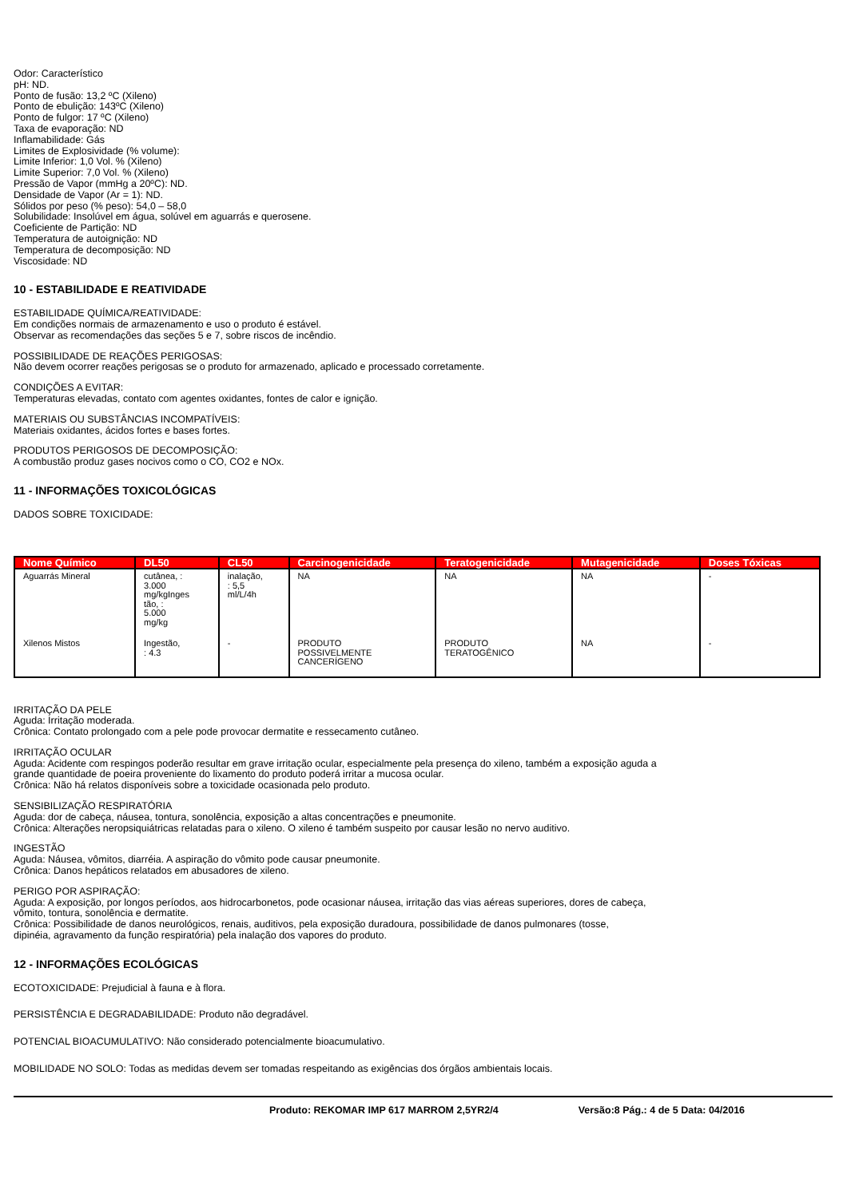Odor: Característico
pH: ND.
Ponto de fusão: 13,2 ºC (Xileno)
Ponto de ebulição: 143ºC (Xileno)
Ponto de fulgor: 17 ºC (Xileno)
Taxa de evaporação: ND
Inflamabilidade: Gás
Limites de Explosividade (% volume):
Limite Inferior: 1,0 Vol. % (Xileno)
Limite Superior: 7,0 Vol. % (Xileno)
Pressão de Vapor (mmHg a 20ºC): ND.
Densidade de Vapor (Ar = 1): ND.
Sólidos por peso (% peso): 54,0 – 58,0
Solubilidade: Insolúvel em água, solúvel em aguarrás e querosene.
Coeficiente de Partição: ND
Temperatura de autoignição: ND
Temperatura de decomposição: ND
Viscosidade: ND
10 - ESTABILIDADE E REATIVIDADE
ESTABILIDADE QUÍMICA/REATIVIDADE:
Em condições normais de armazenamento e uso o produto é estável.
Observar as recomendações das seções 5 e 7, sobre riscos de incêndio.
POSSIBILIDADE DE REAÇÕES PERIGOSAS:
Não devem ocorrer reações perigosas se o produto for armazenado, aplicado e processado corretamente.
CONDIÇÕES A EVITAR:
Temperaturas elevadas, contato com agentes oxidantes, fontes de calor e ignição.
MATERIAIS OU SUBSTÂNCIAS INCOMPATÍVEIS:
Materiais oxidantes, ácidos fortes e bases fortes.
PRODUTOS PERIGOSOS DE DECOMPOSIÇÃO:
A combustão produz gases nocivos como o CO, CO2 e NOx.
11 - INFORMAÇÕES TOXICOLÓGICAS
DADOS SOBRE TOXICIDADE:
| Nome Químico | DL50 | CL50 | Carcinogenicidade | Teratogenicidade | Mutagenicidade | Doses Tóxicas |
| --- | --- | --- | --- | --- | --- | --- |
| Aguarrás Mineral | cutânea, : 3.000 mg/kgInges tão, : 5.000 mg/kg | inalação, : 5,5 ml/L/4h | NA | NA | NA | - |
| Xilenos Mistos | Ingestão, : 4.3 | - | PRODUTO POSSIVELMENTE CANCERÍGENO | PRODUTO TERATOGÊNICO | NA | - |
IRRITAÇÃO DA PELE
Aguda: Irritação moderada.
Crônica: Contato prolongado com a pele pode provocar dermatite e ressecamento cutâneo.
IRRITAÇÃO OCULAR
Aguda: Acidente com respingos poderão resultar em grave irritação ocular, especialmente pela presença do xileno, também a exposição aguda a
grande quantidade de poeira proveniente do lixamento do produto poderá irritar a mucosa ocular.
Crônica: Não há relatos disponíveis sobre a toxicidade ocasionada pelo produto.
SENSIBILIZAÇÃO RESPIRATÓRIA
Aguda: dor de cabeça, náusea, tontura, sonolência, exposição a altas concentrações e pneumonite.
Crônica: Alterações neropsiquiátricas relatadas para o xileno. O xileno é também suspeito por causar lesão no nervo auditivo.
INGESTÃO
Aguda: Náusea, vômitos, diarréia. A aspiração do vômito pode causar pneumonite.
Crônica: Danos hepáticos relatados em abusadores de xileno.
PERIGO POR ASPIRAÇÃO:
Aguda: A exposição, por longos períodos, aos hidrocarbonetos, pode ocasionar náusea, irritação das vias aéreas superiores, dores de cabeça,
vômito, tontura, sonolência e dermatite.
Crônica: Possibilidade de danos neurológicos, renais, auditivos, pela exposição duradoura, possibilidade de danos pulmonares (tosse,
dipinéia, agravamento da função respiratória) pela inalação dos vapores do produto.
12 - INFORMAÇÕES ECOLÓGICAS
ECOTOXICIDADE: Prejudicial à fauna e à flora.
PERSISTÊNCIA E DEGRADABILIDADE: Produto não degradável.
POTENCIAL BIOACUMULATIVO: Não considerado potencialmente bioacumulativo.
MOBILIDADE NO SOLO: Todas as medidas devem ser tomadas respeitando as exigências dos órgãos ambientais locais.
Produto: REKOMAR IMP 617 MARROM 2,5YR2/4 Versão:8 Pág.: 4 de 5 Data: 04/2016